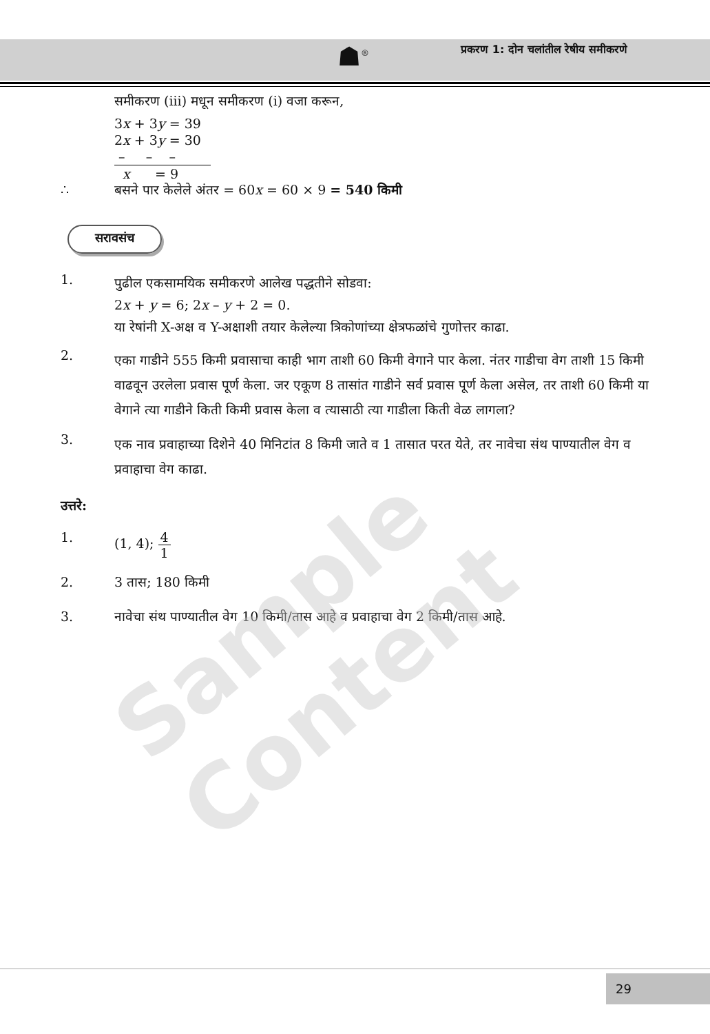☗<sup>®</sup>
प्रकरण 1: दोन चलांतील रेषीय समीकरणे
समीकरण (iii) मधून समीकरण (i) वजा करून,
3x + 3y = 39
2x + 3y = 30
– – –
x = 9
∴ बसने पार केलेले अंतर = 60x = 60 × 9 = 540 किमी
सरावसंच
1.
पुढील एकसामयिक समीकरणे आलेख पद्धतीने सोडवा:
2x + y = 6; 2x – y + 2 = 0.
या रेषांनी X-अक्ष व Y-अक्षाशी तयार केलेल्या त्रिकोणांच्या क्षेत्रफळांचे गुणोत्तर काढा.
2.
एका गाडीने 555 किमी प्रवासाचा काही भाग ताशी 60 किमी वेगाने पार केला. नंतर गाडीचा वेग ताशी 15 किमी वाढवून उरलेला प्रवास पूर्ण केला. जर एकूण 8 तासांत गाडीने सर्व प्रवास पूर्ण केला असेल, तर ताशी 60 किमी या वेगाने त्या गाडीने किती किमी प्रवास केला व त्यासाठी त्या गाडीला किती वेळ लागला?
3.
एक नाव प्रवाहाच्या दिशेने 40 मिनिटांत 8 किमी जाते व 1 तासात परत येते, तर नावेचा संथ पाण्यातील वेग व प्रवाहाचा वेग काढा.
उत्तरे:
1. (1, 4); 4 1
2. 3 तास; 180 किमी
3. नावेचा संथ पाण्यातील वेग 10 किमी/तास आहे व प्रवाहाचा वेग 2 किमी/तास आहे.
Sample Content
29